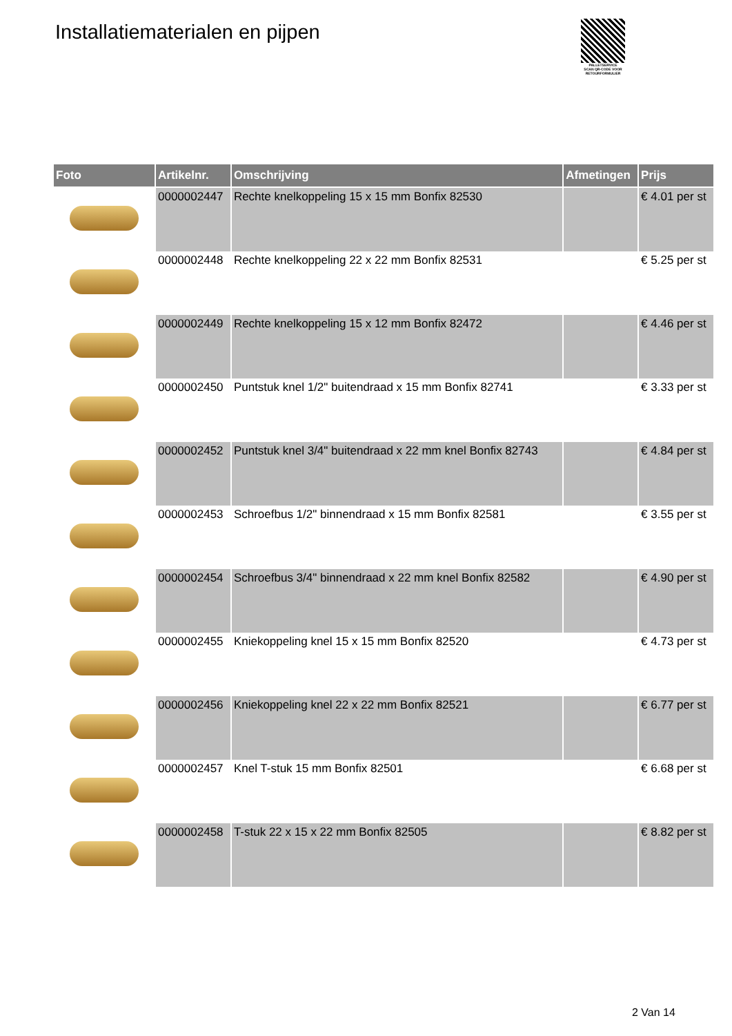Installatiematerialen en pijpen
PALLETSERVICE
SCAN QR-CODE VOOR RETOURFORMULIER
| Foto | Artikelnr. | Omschrijving | Afmetingen | Prijs |
| --- | --- | --- | --- | --- |
| | 0000002447 | Rechte knelkoppeling 15 x 15 mm Bonfix 82530 | | € 4.01 per st |
| | 0000002448 | Rechte knelkoppeling 22 x 22 mm Bonfix 82531 | | € 5.25 per st |
| | 0000002449 | Rechte knelkoppeling 15 x 12 mm Bonfix 82472 | | € 4.46 per st |
| | 0000002450 | Puntstuk knel 1/2" buitendraad x 15 mm Bonfix 82741 | | € 3.33 per st |
| | 0000002452 | Puntstuk knel 3/4" buitendraad x 22 mm knel Bonfix 82743 | | € 4.84 per st |
| | 0000002453 | Schroefbus 1/2" binnendraad x 15 mm Bonfix 82581 | | € 3.55 per st |
| | 0000002454 | Schroefbus 3/4" binnendraad x 22 mm knel Bonfix 82582 | | € 4.90 per st |
| | 0000002455 | Kniekoppeling knel 15 x 15 mm Bonfix 82520 | | € 4.73 per st |
| | 0000002456 | Kniekoppeling knel 22 x 22 mm Bonfix 82521 | | € 6.77 per st |
| | 0000002457 | Knel T-stuk 15 mm Bonfix 82501 | | € 6.68 per st |
| | 0000002458 | T-stuk 22 x 15 x 22 mm Bonfix 82505 | | € 8.82 per st |
2 Van 14